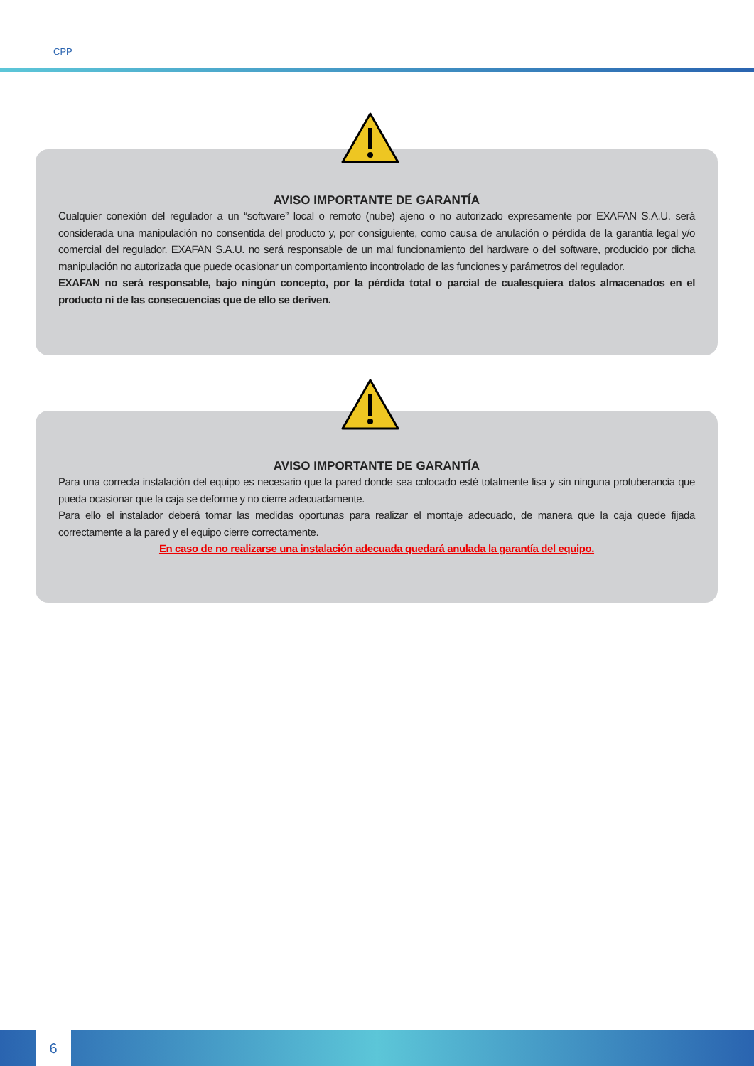CPP
AVISO IMPORTANTE DE GARANTÍA
Cualquier conexión del regulador a un “software” local o remoto (nube) ajeno o no autorizado expresamente por EXAFAN S.A.U. será considerada una manipulación no consentida del producto y, por consiguiente, como causa de anulación o pérdida de la garantía legal y/o comercial del regulador. EXAFAN S.A.U. no será responsable de un mal funcionamiento del hardware o del software, producido por dicha manipulación no autorizada que puede ocasionar un comportamiento incontrolado de las funciones y parámetros del regulador.
EXAFAN no será responsable, bajo ningún concepto, por la pérdida total o parcial de cualesquiera datos almacenados en el producto ni de las consecuencias que de ello se deriven.
AVISO IMPORTANTE DE GARANTÍA
Para una correcta instalación del equipo es necesario que la pared donde sea colocado esté totalmente lisa y sin ninguna protuberancia que pueda ocasionar que la caja se deforme y no cierre adecuadamente.
Para ello el instalador deberá tomar las medidas oportunas para realizar el montaje adecuado, de manera que la caja quede fijada correctamente a la pared y el equipo cierre correctamente.
En caso de no realizarse una instalación adecuada quedará anulada la garantía del equipo.
6